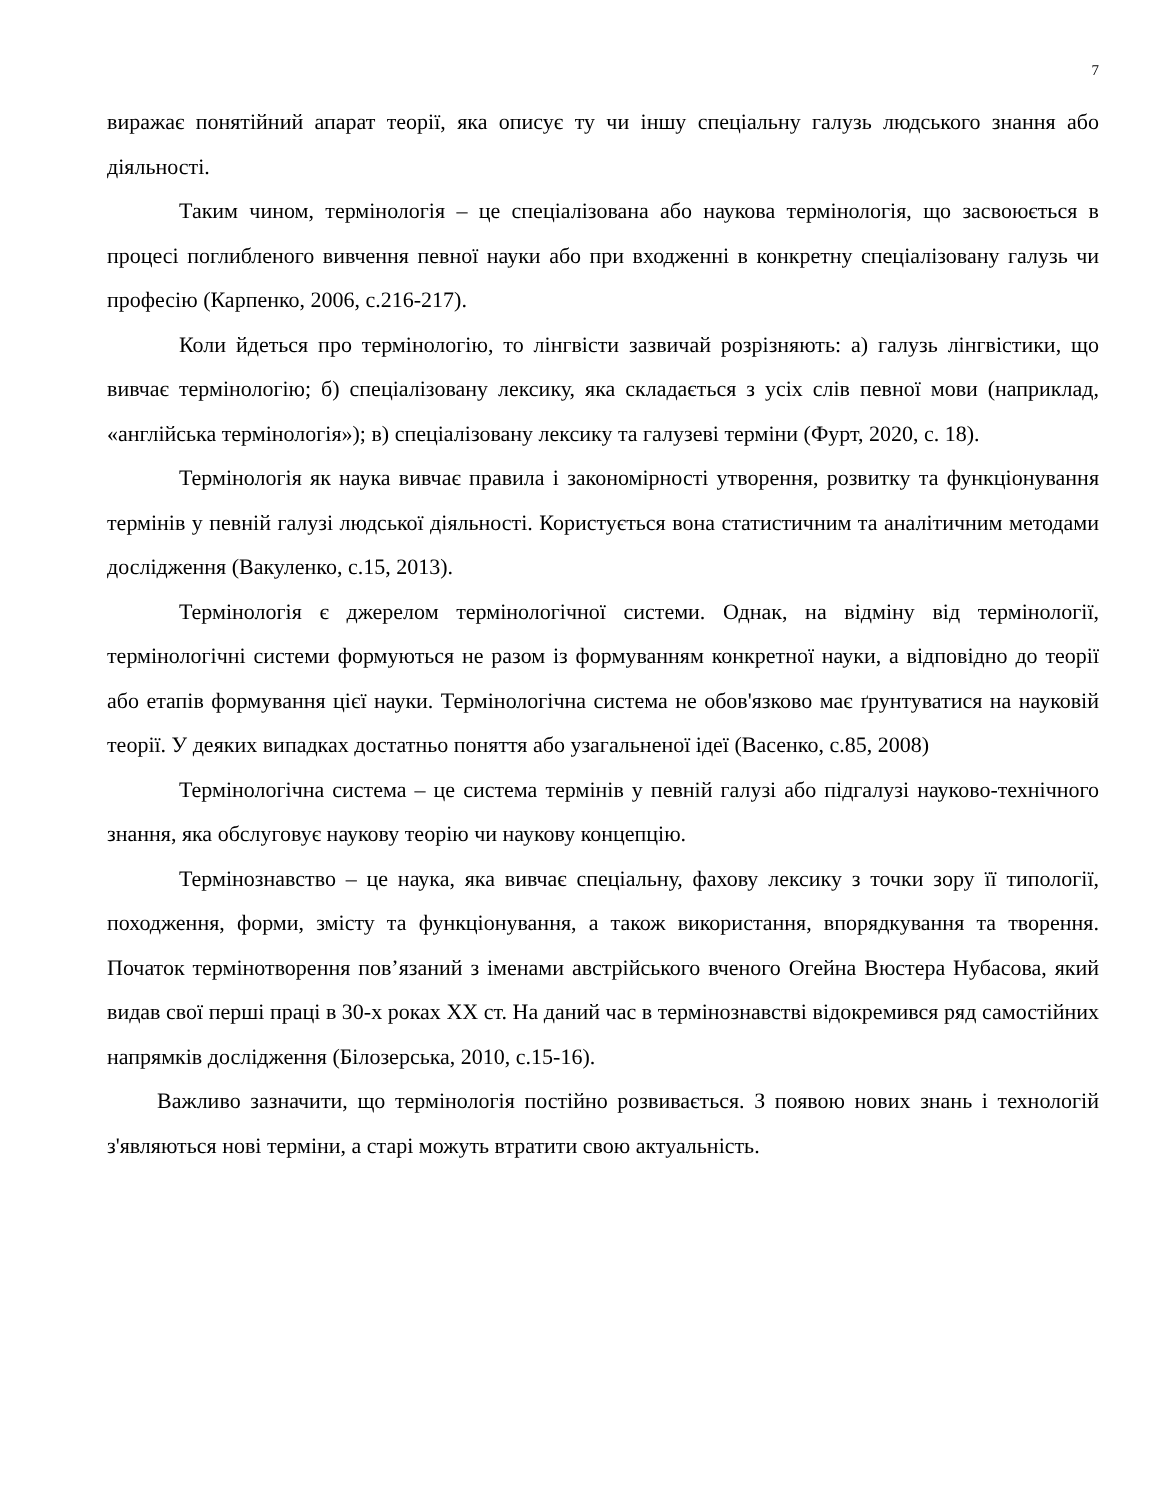7
виражає понятійний апарат теорії, яка описує ту чи іншу спеціальну галузь людського знання або діяльності.
Таким чином, термінологія – це спеціалізована або наукова термінологія, що засвоюється в процесі поглибленого вивчення певної науки або при входженні в конкретну спеціалізовану галузь чи професію (Карпенко, 2006, с.216-217).
Коли йдеться про термінологію, то лінгвісти зазвичай розрізняють: а) галузь лінгвістики, що вивчає термінологію; б) спеціалізовану лексику, яка складається з усіх слів певної мови (наприклад, «англійська термінологія»); в) спеціалізовану лексику та галузеві терміни (Фурт, 2020, с. 18).
Термінологія як наука вивчає правила і закономірності утворення, розвитку та функціонування термінів у певній галузі людської діяльності. Користується вона статистичним та аналітичним методами дослідження (Вакуленко, с.15, 2013).
Термінологія є джерелом термінологічної системи. Однак, на відміну від термінології, термінологічні системи формуються не разом із формуванням конкретної науки, а відповідно до теорії або етапів формування цієї науки. Термінологічна система не обов'язково має ґрунтуватися на науковій теорії. У деяких випадках достатньо поняття або узагальненої ідеї (Васенко, с.85, 2008)
Термінологічна система – це система термінів у певній галузі або підгалузі науково-технічного знання, яка обслуговує наукову теорію чи наукову концепцію.
Термінознавство – це наука, яка вивчає спеціальну, фахову лексику з точки зору її типології, походження, форми, змісту та функціонування, а також використання, впорядкування та творення. Початок термінотворення пов’язаний з іменами австрійського вченого Огейна Вюстера Нубасова, який видав свої перші праці в 30-х роках ХХ ст. На даний час в термінознавстві відокремився ряд самостійних напрямків дослідження (Білозерська, 2010, с.15-16).
Важливо зазначити, що термінологія постійно розвивається. З появою нових знань і технологій з'являються нові терміни, а старі можуть втратити свою актуальність.